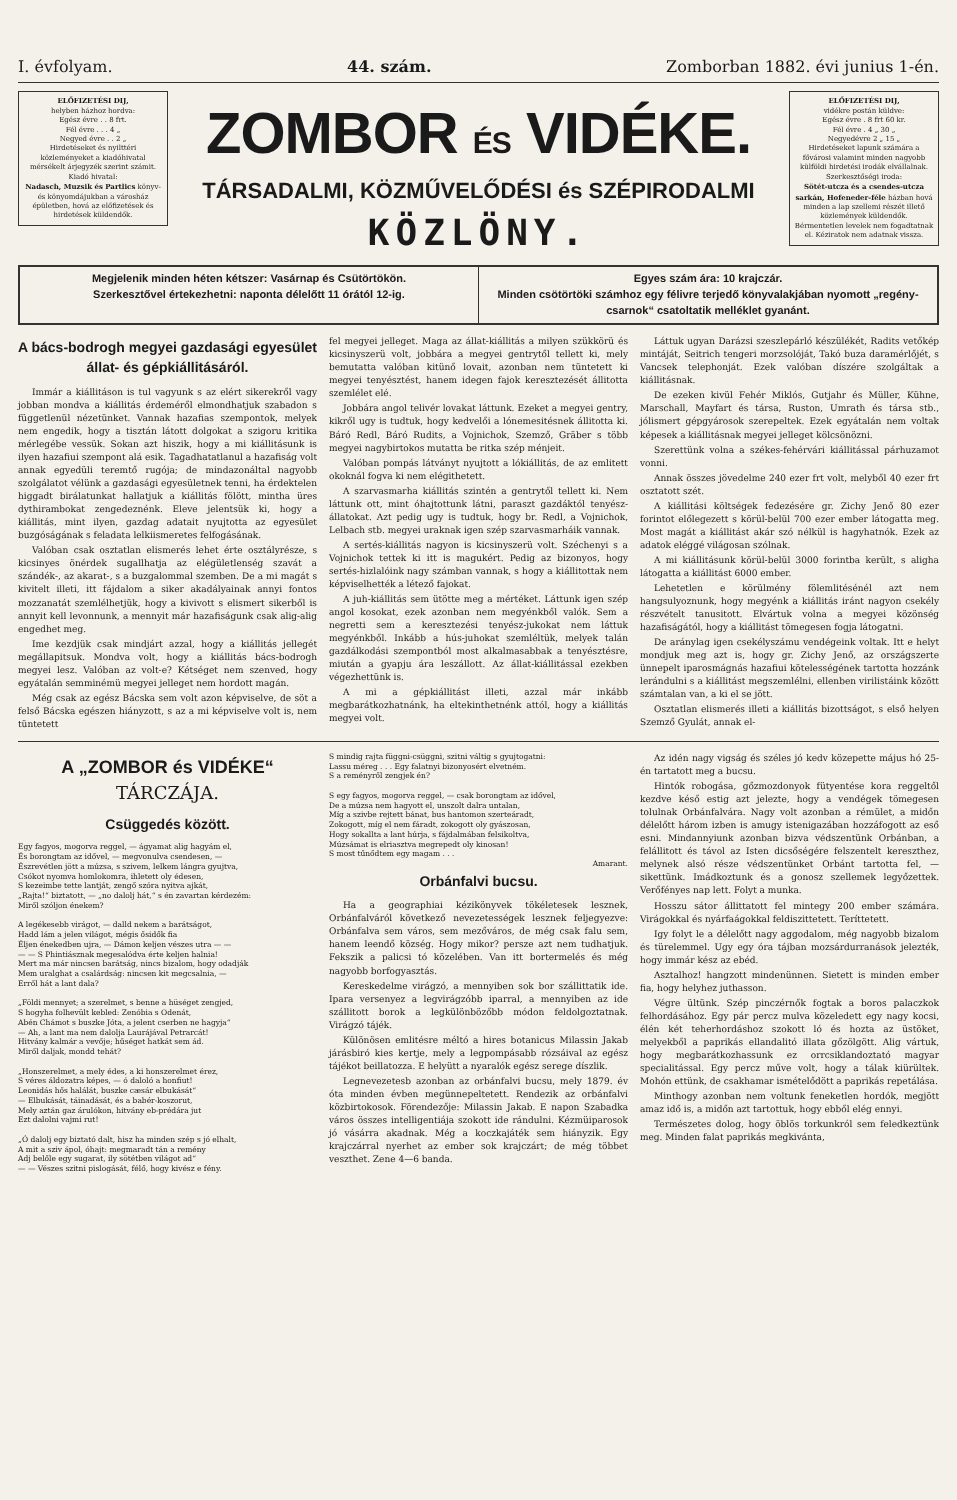I. évfolyam. 44. szám. Zomborban 1882. évi junius 1-én.
ELŐFIZETÉSI DIJ,
helyben házhoz hordva:
Egész évre . . 8 frt.
Fél évre . . . 4 „
Negyed évre . . 2 „
Hirdetéseket és nyilttéri közleményeket a kiadóhivatal mérsékelt árjegyzék szerint számit.
Kiadó hivatal:
Nadasch, Muzsik és Partlics könyv- és könyomdájukban a városház épületben, hová az előfizetések és hirdetések küldendők.
ZOMBOR ÉS VIDÉKE.
TÁRSADALMI, KÖZMŰVELŐDÉSI és SZÉPIRODALMI
KÖZLÖNY.
ELŐFIZETÉSI DIJ,
vidékre postán küldve:
Egész évre . 8 frt 60 kr.
Fél évre . 4 „ 30 „
Negyedévre 2 „ 15 „
Hirdetéseket lapunk számára a fővárosi valamint minden nagyobb külföldi hirdetési irodák elvállalnak.
Szerkesztőségi iroda:
Sötét-utcza és a csendes-utcza sarkán, Hofeneder-féle házban hová minden a lap szellemi részét illető közlemények küldendők.
Bérmentetlen levelek nem fogadtatnak el. Kéziratok nem adatnak vissza.
Megjelenik minden héten kétszer: Vasárnap és Csütörtökön.
Szerkesztővel értekezhetni: naponta délelőtt 11 órától 12-ig.
Egyes szám ára: 10 krajczár.
Minden csötörtöki számhoz egy félivre terjedő könyvalakjában nyomott „regény-csarnok“ csatoltatik melléklet gyanánt.
A bács-bodrogh megyei gazdasági egyesület állat- és gépkiállitásáról.
Immár a kiállitáson is tul vagyunk s az elért sikerekről vagy jobban mondva a kiállitás érdeméről elmondhatjuk szabadon s függetlenül nézetünket. Vannak hazafias szempontok, melyek nem engedik, hogy a tisztán látott dolgokat a szigoru kritika mérlegébe vessük. Sokan azt hiszik, hogy a mi kiállitásunk is ilyen hazafiui szempont alá esik. Tagadhatatlanul a hazafiság volt annak egyedüli teremtő rugója; de mindazonáltal nagyobb szolgálatot vélünk a gazdasági egyesületnek tenni, ha érdektelen higgadt birálatunkat hallatjuk a kiállitás fölött, mintha üres dythirambokat zengedeznénk. Eleve jelentsük ki, hogy a kiállitás, mint ilyen, gazdag adatait nyujtotta az egyesület buzgóságának s feladata lelkiismeretes felfogásának.
Valóban csak osztatlan elismerés lehet érte osztályrésze, s kicsinyes önérdek sugallhatja az elégületlenség szavát a szándék-, az akarat-, s a buzgalommal szemben. De a mi magát s kivitelt illeti, itt fájdalom a siker akadályainak annyi fontos mozzanatát szemlélhetjük, hogy a kivivott s elismert sikerből is annyit kell levonnunk, a mennyit már hazafiságunk csak alig-alig engedhet meg.
Ime kezdjük csak mindjárt azzal, hogy a kiállitás jellegét megállapitsuk. Mondva volt, hogy a kiállitás bács-bodrogh megyei lesz. Valóban az volt-e? Kétséget nem szenved, hogy egyátalán semminémü megyei jelleget nem hordott magán.
Még csak az egész Bácska sem volt azon képviselve, de söt a felső Bácska egészen hiányzott, s az a mi képviselve volt is, nem tüntetett
fel megyei jelleget. Maga az állat-kiállitás a milyen szükkörü és kicsinyszerü volt, jobbára a megyei gentrytől tellett ki, mely bemutatta valóban kitünő lovait, azonban nem tüntetett ki megyei tenyésztést, hanem idegen fajok keresztezését állitotta szemlélet elé.
Jobbára angol telivér lovakat láttunk. Ezeket a megyei gentry, kikről ugy is tudtuk, hogy kedvelői a lónemesitésnek állitotta ki. Báró Redl, Báró Rudits, a Vojnichok, Szemző, Gräber s több megyei nagybirtokos mutatta be ritka szép ménjeit.
Valóban pompás látványt nyujtott a lókiállitás, de az emlitett okoknál fogva ki nem elégithetett.
A szarvasmarha kiállitás szintén a gentrytől tellett ki. Nem láttunk ott, mint óhajtottunk látni, paraszt gazdáktól tenyész-állatokat. Azt pedig ugy is tudtuk, hogy br. Redl, a Vojnichok, Lelbach stb. megyei uraknak igen szép szarvasmarháik vannak.
A sertés-kiállitás nagyon is kicsinyszerü volt. Széchenyi s a Vojnichok tettek ki itt is magukért. Pedig az bizonyos, hogy sertés-hizlalóink nagy számban vannak, s hogy a kiállitottak nem képviselhették a létező fajokat.
A juh-kiállitás sem ütötte meg a mértéket. Láttunk igen szép angol kosokat, ezek azonban nem megyénkből valók. Sem a negretti sem a keresztezési tenyész-jukokat nem láttuk megyénkből. Inkább a hús-juhokat szemléltük, melyek talán gazdálkodási szempontból most alkalmasabbak a tenyésztésre, miután a gyapju ára leszállott. Az állat-kiállitással ezekben végezhettünk is.
A mi a gépkiállitást illeti, azzal már inkább megbarátkozhatnánk, ha eltekinthetnénk attól, hogy a kiállitás megyei volt.
Láttuk ugyan Darázsi szeszlepárló készülékét, Radits vetőkép mintáját, Seitrich tengeri morzsolóját, Takó buza daramérlőjét, s Vancsek telephonját. Ezek valóban díszére szolgáltak a kiállitásnak.
De ezeken kivül Fehér Miklós, Gutjahr és Müller, Kühne, Marschall, Mayfart és társa, Ruston, Umrath és társa stb., jólismert gépgyárosok szerepeltek. Ezek egyátalán nem voltak képesek a kiállitásnak megyei jelleget kölcsönözni.
Szerettünk volna a székes-fehérvári kiállitással párhuzamot vonni.
Annak összes jövedelme 240 ezer frt volt, melyből 40 ezer frt osztatott szét.
A kiállitási költségek fedezésére gr. Zichy Jenő 80 ezer forintot előlegezett s körül-belül 700 ezer ember látogatta meg. Most magát a kiállitást akár szó nélkül is hagyhatnók. Ezek az adatok eléggé világosan szólnak.
A mi kiállitásunk körül-belül 3000 forintba került, s aligha látogatta a kiállitást 6000 ember.
Lehetetlen e körülmény fölemlitésénél azt nem hangsulyoznunk, hogy megyénk a kiállitás iránt nagyon csekély részvételt tanusitott. Elvártuk volna a megyei közönség hazafiságától, hogy a kiállitást tömegesen fogja látogatni.
De aránylag igen csekélyszámu vendégeink voltak. Itt e helyt mondjuk meg azt is, hogy gr. Zichy Jenő, az országszerte ünnepelt iparosmágnás hazafiui kötelességének tartotta hozzánk lerándulni s a kiállitást megszemlélni, ellenben virilistáink között számtalan van, a ki el se jött.
Osztatlan elismerés illeti a kiállitás bizottságot, s első helyen Szemző Gyulát, annak el-
A „ZOMBOR és VIDÉKE“
TÁRCZÁJA.
Csüggedés között.
Egy fagyos, mogorva reggel, — ágyamat alig hagyám el,
És borongtam az idővel, — megvonulva csendesen, —
Észrevétlen jött a múzsa, s szivem, lelkem lángra gyujtva,
Csókot nyomva homlokomra, ihletett oly édesen,
S kezeimbe tette lantját, zengő szóra nyitva ajkát,
„Rajta!“ biztatott, — „no dalolj hát,“ s én zavartan kérdezém:
Miről szóljon énekem?
A legékesebb virágot, — dalld nekem a barátságot,
Hadd lám a jelen világot, mégis ősidők fia
Éljen énekedben ujra, — Dámon keljen vészes utra — —
— — S Phintiásznak megesalódva érte keljen halnia!
Mert ma már nincsen barátság, nincs bizalom, hogy odadják
Mem uralghat a csalárdság: nincsen kit megcsalnia, —
Erről hát a lant dala?
„Földi mennyet; a szerelmet, s benne a hüséget zengjed,
S hogyha folhevült kebled: Zenóbia s Odenát,
Abén Chámot s buszke Jóta, a jelent cserben ne hagyja“
— Ah, a lant ma nem dalolja Laurájával Petrarcát!
Hitvány kalmár a vevője; hűséget hatkát sem ád.
Miről daljak, mondd tehát?
„Honszerelmet, a mely édes, a ki honszerelmet érez,
S véres áldozatra képes, — ó daloló a honfiut!
Leonidás hős halálát, buszke cæsár elbukását“
— Elbukását, táinadását, és a babér-koszorut,
Mely aztán gaz árulókon, hitvány eb-prédára jut
Ezt dalolni vajmi rut!
„Ó dalolj egy biztató dalt, hisz ha minden szép s jó elhalt,
A mit a sziv ápol, óhajt: megmaradt tán a remény
Adj belőle egy sugarat, ily sötétben világot ad“
— — Vészes szitni pislogását, félő, hogy kivész e fény.
S mindig rajta függni-csüggni, szitni váltig s gyujtogatni:
Lassu méreg . . . Egy falatnyi bizonyosért elvetném.
S a reményről zengjek én?
S egy fagyos, mogorva reggel, — csak borongtam az idővel,
De a múzsa nem hagyott el, unszolt dalra untalan,
Míg a szivbe rejtett bánat, bus hantomon szerteáradt,
Zokogott, míg el nem fáradt, zokogott oly gyászosan,
Hogy sokallta a lant húrja, s fájdalmában felsikoltva,
Múzsámat is elriasztva megrepedt oly kinosan!
S most tűnődtem egy magam . . .
Amarant.
Orbánfalvi bucsu.
Ha a geographiai kézikönyvek tökéletesek lesznek, Orbánfalváról következő nevezetességek lesznek feljegyezve: Orbánfalva sem város, sem mezőváros, de még csak falu sem, hanem leendő község. Hogy mikor? persze azt nem tudhatjuk. Fekszik a palicsi tó közelében. Van itt bortermelés és még nagyobb borfogyasztás.
Kereskedelme virágzó, a mennyiben sok bor szállittatik ide. Ipara versenyez a legvirágzóbb iparral, a mennyiben az ide szállitott borok a legkülönbözőbb módon feldolgoztatnak. Virágzó tájék.
Különösen emlitésre méltó a hires botanicus Milassin Jakab járásbiró kies kertje, mely a legpompásabb rózsáival az egész tájékot beillatozza. E helyütt a nyaralók egész serege díszlik.
Legnevezetesb azonban az orbánfalvi bucsu, mely 1879. év óta minden évben megünnepeltetett. Rendezik az orbánfalvi közbirtokosok. Förendezője: Milassin Jakab. E napon Szabadka város összes intelligentiája szokott ide rándulni. Kézmüiparosok jó vásárra akadnak. Még a koczkajáték sem hiányzik. Egy krajczárral nyerhet az ember sok krajczárt; de még többet veszthet. Zene 4—6 banda.
Az idén nagy vigság és széles jó kedv közepette május hó 25-én tartatott meg a bucsu.
Hintók robogása, gőzmozdonyok fütyentése kora reggeltől kezdve késő estig azt jelezte, hogy a vendégek tömegesen tolulnak Orbánfalvára. Nagy volt azonban a rémület, a midőn délelőtt három izben is amugy istenigazában hozzáfogott az eső esni. Mindannyiunk azonban bizva védszentünk Orbánban, a felállitott és távol az Isten dicsőségére felszentelt kereszthez, melynek alsó része védszentünket Orbánt tartotta fel, — sikettünk. Imádkoztunk és a gonosz szellemek legyőzettek. Verőfényes nap lett. Folyt a munka.
Hosszu sátor állittatott fel mintegy 200 ember számára. Virágokkal és nyárfaágokkal feldiszittetett. Teríttetett.
Igy folyt le a délelőtt nagy aggodalom, még nagyobb bizalom és türelemmel. Ugy egy óra tájban mozsárdurranások jelezték, hogy immár kész az ebéd.
Asztalhoz! hangzott mindenünnen. Sietett is minden ember fia, hogy helyhez juthasson.
Végre ültünk. Szép pinczérnők fogtak a boros palaczkok felhordásához. Egy pár percz mulva közeledett egy nagy kocsi, élén két teherhordáshoz szokott ló és hozta az üstöket, melyekből a paprikás ellandalitó illata gőzölgött. Alig vártuk, hogy megbarátkozhassunk ez orrcsiklandoztató magyar specialitással. Egy percz műve volt, hogy a tálak kiürültek. Mohón ettünk, de csakhamar ismételődött a paprikás repetálása.
Minthogy azonban nem voltunk feneketlen hordók, megjött amaz idő is, a midőn azt tartottuk, hogy ebből elég ennyi.
Természetes dolog, hogy öblös torkunkról sem feledkeztünk meg. Minden falat paprikás megkivánta,